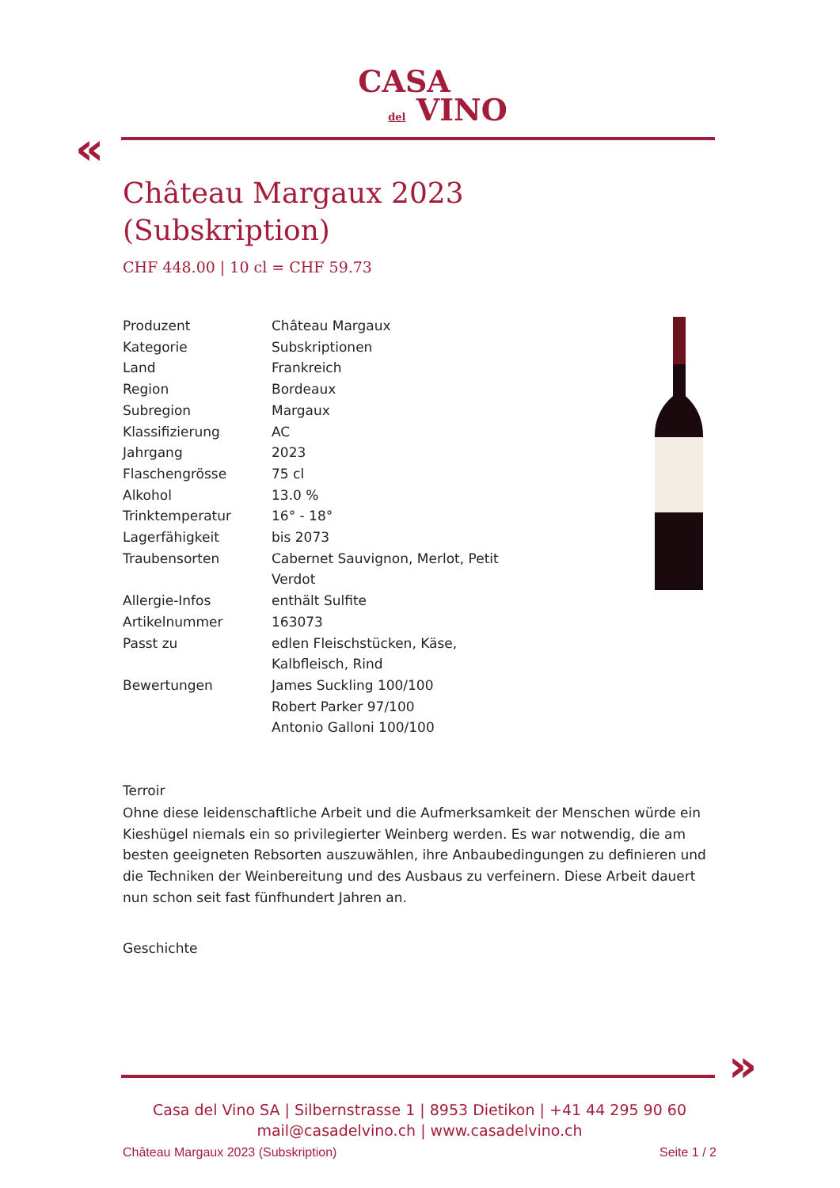CASA
del VINO
«
Château Margaux 2023
(Subskription)
CHF 448.00 | 10 cl = CHF 59.73
| Produzent | Château Margaux |
| Kategorie | Subskriptionen |
| Land | Frankreich |
| Region | Bordeaux |
| Subregion | Margaux |
| Klassifizierung | AC |
| Jahrgang | 2023 |
| Flaschengrösse | 75 cl |
| Alkohol | 13.0 % |
| Trinktemperatur | 16° - 18° |
| Lagerfähigkeit | bis 2073 |
| Traubensorten | Cabernet Sauvignon, Merlot, Petit Verdot |
| Allergie-Infos | enthält Sulfite |
| Artikelnummer | 163073 |
| Passt zu | edlen Fleischstücken, Käse, Kalbfleisch, Rind |
| Bewertungen | James Suckling 100/100 Robert Parker 97/100 Antonio Galloni 100/100 |
Terroir
Ohne diese leidenschaftliche Arbeit und die Aufmerksamkeit der Menschen würde ein Kieshügel niemals ein so privilegierter Weinberg werden. Es war notwendig, die am besten geeigneten Rebsorten auszuwählen, ihre Anbaubedingungen zu definieren und die Techniken der Weinbereitung und des Ausbaus zu verfeinern. Diese Arbeit dauert nun schon seit fast fünfhundert Jahren an.
Geschichte
»
Casa del Vino SA | Silbernstrasse 1 | 8953 Dietikon | +41 44 295 90 60
mail@casadelvino.ch | www.casadelvino.ch
Château Margaux 2023 (Subskription) Seite 1 / 2